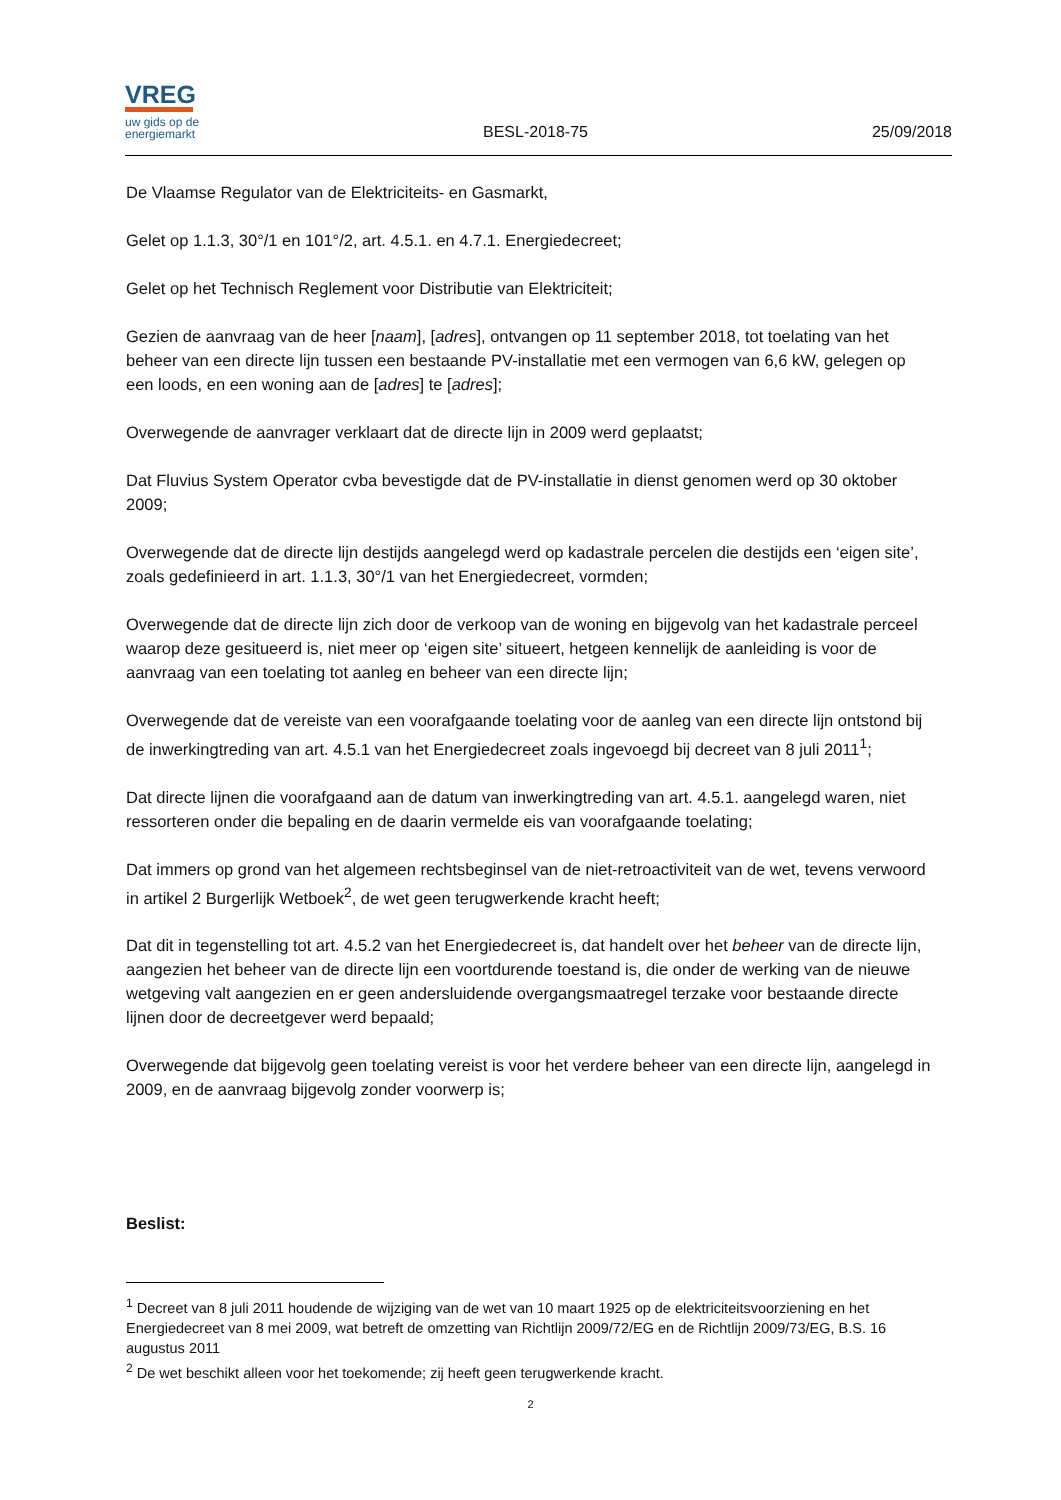VREG
uw gids op de
energiemarkt
BESL-2018-75 25/09/2018
De Vlaamse Regulator van de Elektriciteits- en Gasmarkt,
Gelet op 1.1.3, 30°/1 en 101°/2, art. 4.5.1. en 4.7.1. Energiedecreet;
Gelet op het Technisch Reglement voor Distributie van Elektriciteit;
Gezien de aanvraag van de heer [naam], [adres], ontvangen op 11 september 2018, tot toelating van het beheer van een directe lijn tussen een bestaande PV-installatie met een vermogen van 6,6 kW, gelegen op een loods, en een woning aan de [adres] te [adres];
Overwegende de aanvrager verklaart dat de directe lijn in 2009 werd geplaatst;
Dat Fluvius System Operator cvba bevestigde dat de PV-installatie in dienst genomen werd op 30 oktober 2009;
Overwegende dat de directe lijn destijds aangelegd werd op kadastrale percelen die destijds een ‘eigen site’, zoals gedefinieerd in art. 1.1.3, 30°/1 van het Energiedecreet, vormden;
Overwegende dat de directe lijn zich door de verkoop van de woning en bijgevolg van het kadastrale perceel waarop deze gesitueerd is, niet meer op ‘eigen site’ situeert, hetgeen kennelijk de aanleiding is voor de aanvraag van een toelating tot aanleg en beheer van een directe lijn;
Overwegende dat de vereiste van een voorafgaande toelating voor de aanleg van een directe lijn ontstond bij de inwerkingtreding van art. 4.5.1 van het Energiedecreet zoals ingevoegd bij decreet van 8 juli 2011<sup>1</sup>;
Dat directe lijnen die voorafgaand aan de datum van inwerkingtreding van art. 4.5.1. aangelegd waren, niet ressorteren onder die bepaling en de daarin vermelde eis van voorafgaande toelating;
Dat immers op grond van het algemeen rechtsbeginsel van de niet-retroactiviteit van de wet, tevens verwoord in artikel 2 Burgerlijk Wetboek<sup>2</sup>, de wet geen terugwerkende kracht heeft;
Dat dit in tegenstelling tot art. 4.5.2 van het Energiedecreet is, dat handelt over het beheer van de directe lijn, aangezien het beheer van de directe lijn een voortdurende toestand is, die onder de werking van de nieuwe wetgeving valt aangezien en er geen andersluidende overgangsmaatregel terzake voor bestaande directe lijnen door de decreetgever werd bepaald;
Overwegende dat bijgevolg geen toelating vereist is voor het verdere beheer van een directe lijn, aangelegd in 2009, en de aanvraag bijgevolg zonder voorwerp is;
Beslist:
<sup>1</sup> Decreet van 8 juli 2011 houdende de wijziging van de wet van 10 maart 1925 op de elektriciteitsvoorziening en het Energiedecreet van 8 mei 2009, wat betreft de omzetting van Richtlijn 2009/72/EG en de Richtlijn 2009/73/EG, B.S. 16 augustus 2011
<sup>2</sup> De wet beschikt alleen voor het toekomende; zij heeft geen terugwerkende kracht.
2